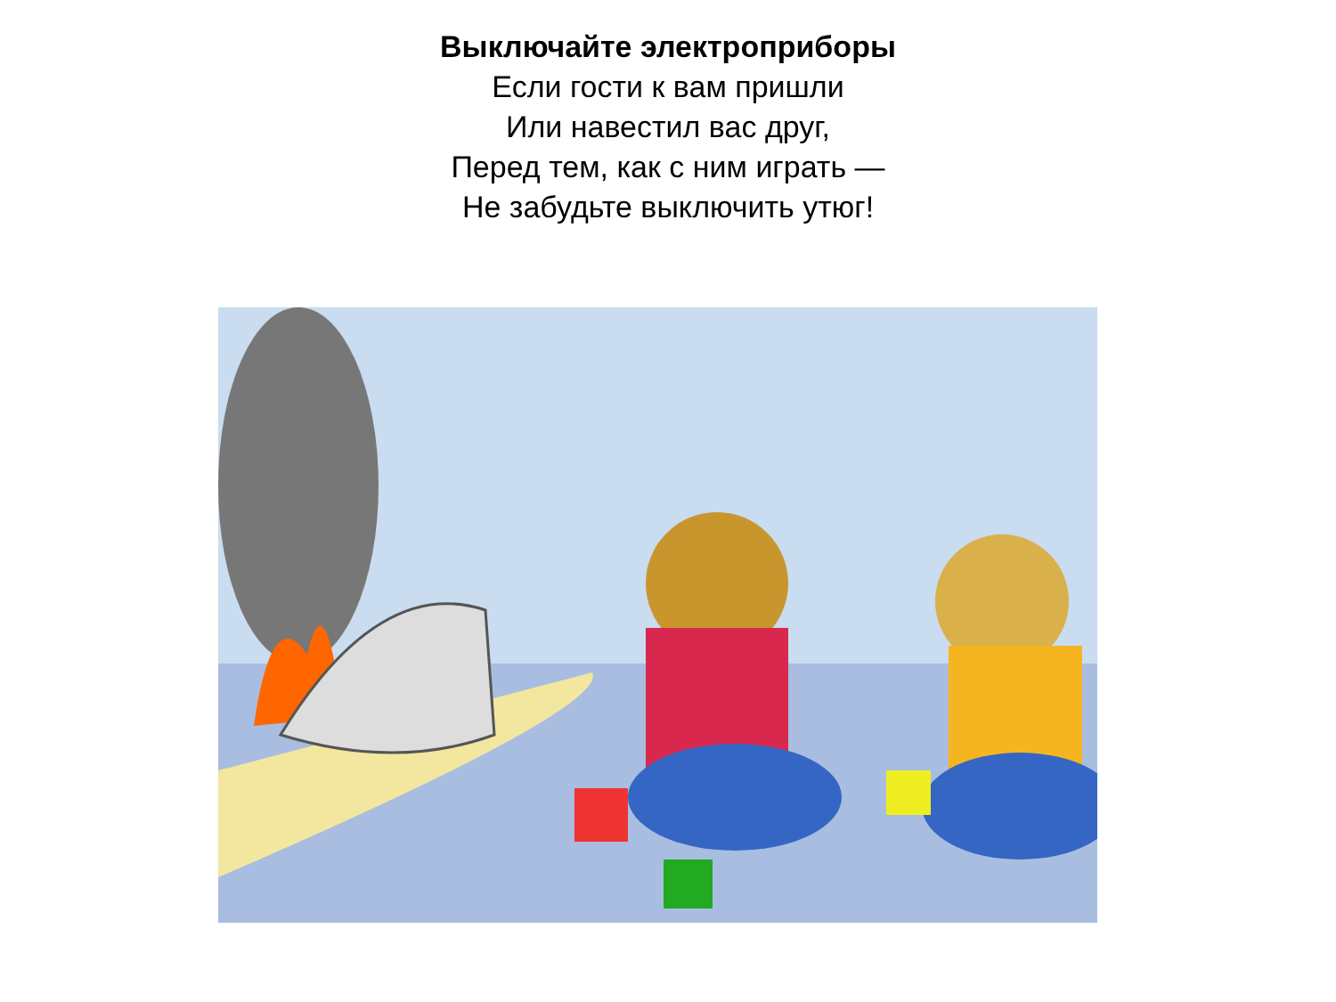Выключайте электроприборы
Если гости к вам пришли
Или навестил вас друг,
Перед тем, как с ним играть —
Не забудьте выключить утюг!